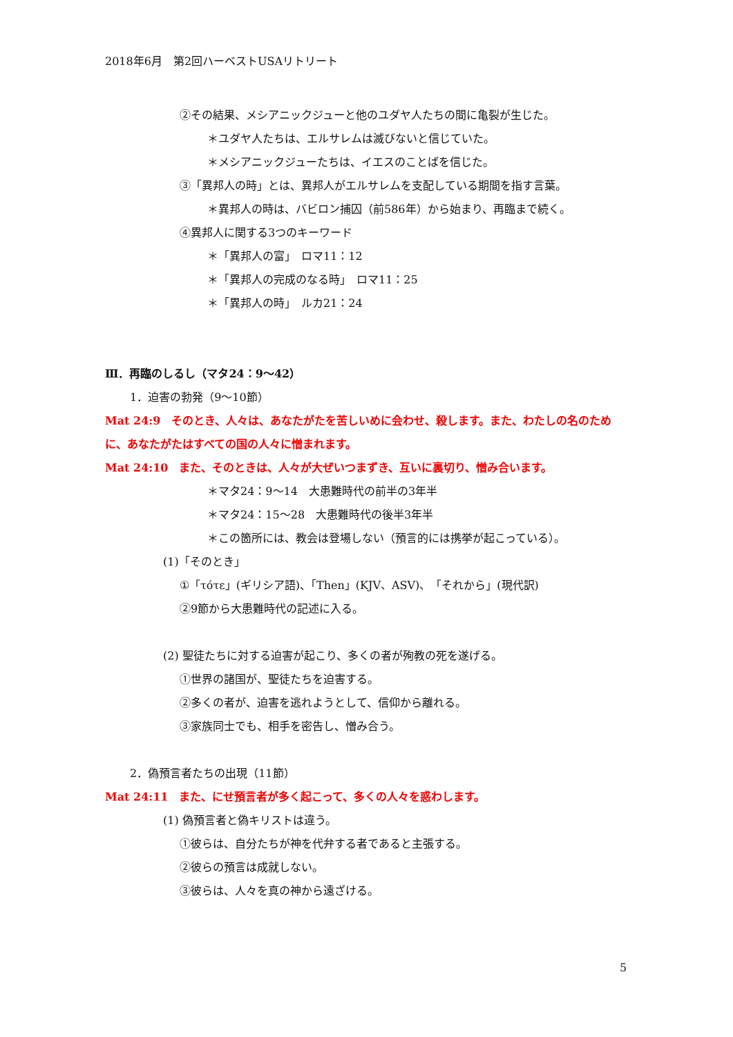2018年6月　第2回ハーベストUSAリトリート
②その結果、メシアニックジューと他のユダヤ人たちの間に亀裂が生じた。
＊ユダヤ人たちは、エルサレムは滅びないと信じていた。
＊メシアニックジューたちは、イエスのことばを信じた。
③「異邦人の時」とは、異邦人がエルサレムを支配している期間を指す言葉。
＊異邦人の時は、バビロン捕囚（前586年）から始まり、再臨まで続く。
④異邦人に関する3つのキーワード
＊「異邦人の富」　ロマ11：12
＊「異邦人の完成のなる時」　ロマ11：25
＊「異邦人の時」　ルカ21：24
Ⅲ．再臨のしるし（マタ24：9～42）
1．迫害の勃発（9～10節）
Mat 24:9　そのとき、人々は、あなたがたを苦しいめに会わせ、殺します。また、わたしの名のために、あなたがたはすべての国の人々に憎まれます。
Mat 24:10　また、そのときは、人々が大ぜいつまずき、互いに裏切り、憎み合います。
＊マタ24：9～14　大患難時代の前半の3年半
＊マタ24：15～28　大患難時代の後半3年半
＊この箇所には、教会は登場しない（預言的には携挙が起こっている）。
(1)「そのとき」
①「τότε」(ギリシア語)、「Then」(KJV、ASV)、「それから」(現代訳)
②9節から大患難時代の記述に入る。
(2) 聖徒たちに対する迫害が起こり、多くの者が殉教の死を遂げる。
①世界の諸国が、聖徒たちを迫害する。
②多くの者が、迫害を逃れようとして、信仰から離れる。
③家族同士でも、相手を密告し、憎み合う。
2．偽預言者たちの出現（11節）
Mat 24:11　また、にせ預言者が多く起こって、多くの人々を惑わします。
(1) 偽預言者と偽キリストは違う。
①彼らは、自分たちが神を代弁する者であると主張する。
②彼らの預言は成就しない。
③彼らは、人々を真の神から遠ざける。
5